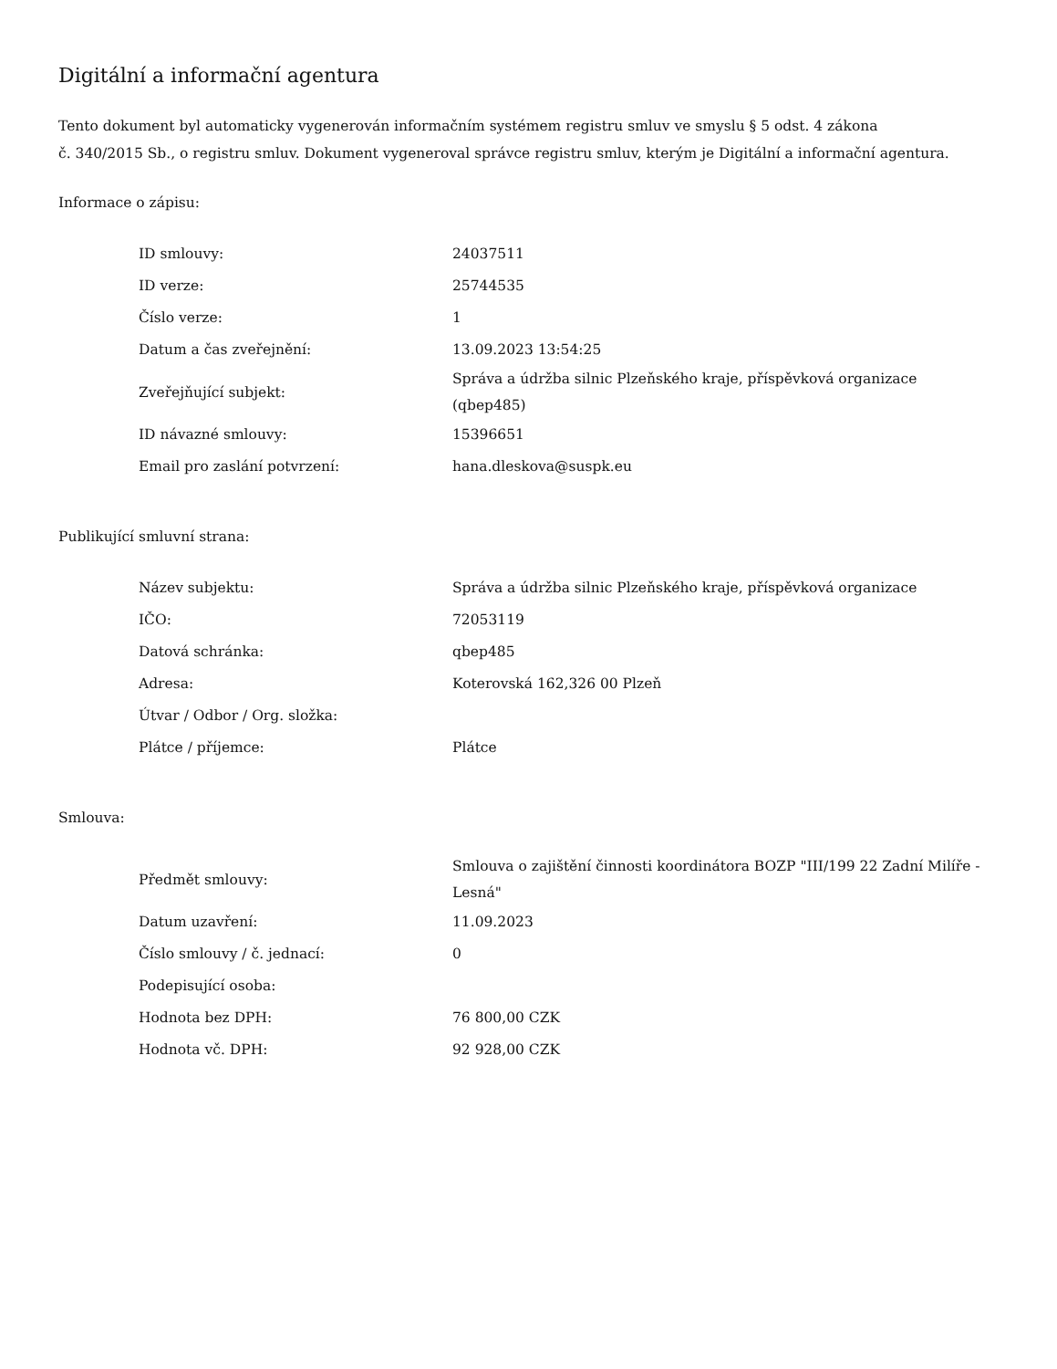Digitální a informační agentura
Tento dokument byl automaticky vygenerován informačním systémem registru smluv ve smyslu § 5 odst. 4 zákona
č. 340/2015 Sb., o registru smluv. Dokument vygeneroval správce registru smluv, kterým je Digitální a informační agentura.
Informace o zápisu:
| ID smlouvy: | 24037511 |
| ID verze: | 25744535 |
| Číslo verze: | 1 |
| Datum a čas zveřejnění: | 13.09.2023 13:54:25 |
| Zveřejňující subjekt: | Správa a údržba silnic Plzeňského kraje, příspěvková organizace (qbep485) |
| ID návazné smlouvy: | 15396651 |
| Email pro zaslání potvrzení: | hana.dleskova@suspk.eu |
Publikující smluvní strana:
| Název subjektu: | Správa a údržba silnic Plzeňského kraje, příspěvková organizace |
| IČO: | 72053119 |
| Datová schránka: | qbep485 |
| Adresa: | Koterovská 162,326 00 Plzeň |
| Útvar / Odbor / Org. složka: | |
| Plátce / příjemce: | Plátce |
Smlouva:
| Předmět smlouvy: | Smlouva o zajištění činnosti koordinátora BOZP "III/199 22 Zadní Milíře - Lesná" |
| Datum uzavření: | 11.09.2023 |
| Číslo smlouvy / č. jednací: | 0 |
| Podepisující osoba: | |
| Hodnota bez DPH: | 76 800,00 CZK |
| Hodnota vč. DPH: | 92 928,00 CZK |